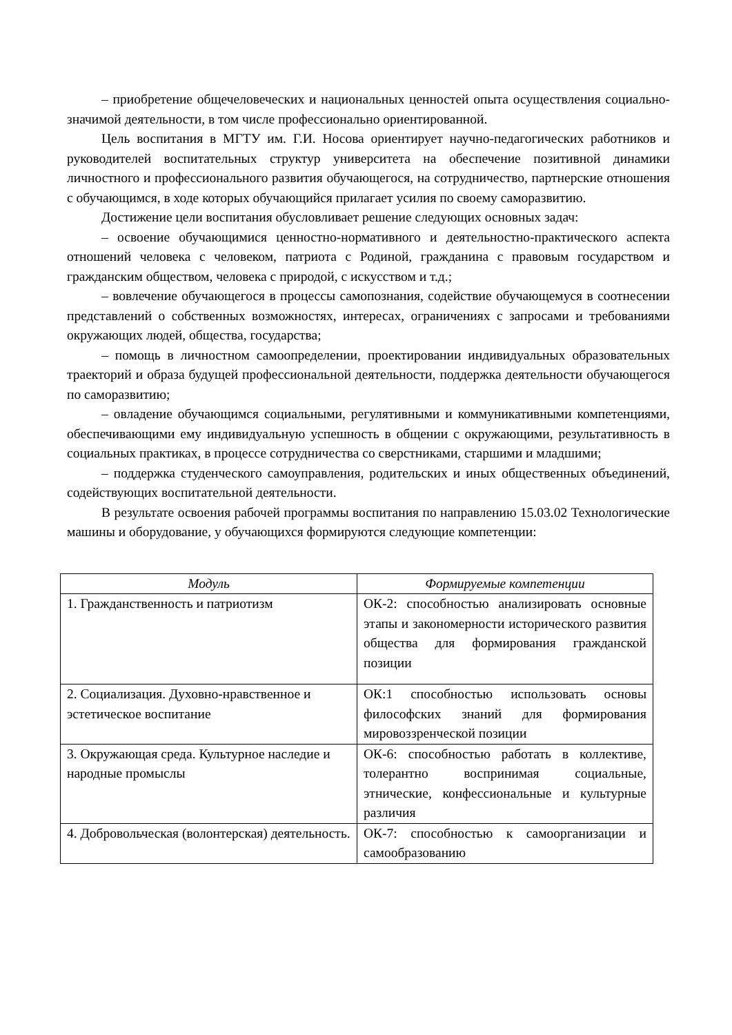– приобретение общечеловеческих и национальных ценностей опыта осуществления социально-значимой деятельности, в том числе профессионально ориентированной.
Цель воспитания в МГТУ им. Г.И. Носова ориентирует научно-педагогических работников и руководителей воспитательных структур университета на обеспечение позитивной динамики личностного и профессионального развития обучающегося, на сотрудничество, партнерские отношения с обучающимся, в ходе которых обучающийся прилагает усилия по своему саморазвитию.
Достижение цели воспитания обусловливает решение следующих основных задач:
– освоение обучающимися ценностно-нормативного и деятельностно-практического аспекта отношений человека с человеком, патриота с Родиной, гражданина с правовым государством и гражданским обществом, человека с природой, с искусством и т.д.;
– вовлечение обучающегося в процессы самопознания, содействие обучающемуся в соотнесении представлений о собственных возможностях, интересах, ограничениях с запросами и требованиями окружающих людей, общества, государства;
– помощь в личностном самоопределении, проектировании индивидуальных образовательных траекторий и образа будущей профессиональной деятельности, поддержка деятельности обучающегося по саморазвитию;
– овладение обучающимся социальными, регулятивными и коммуникативными компетенциями, обеспечивающими ему индивидуальную успешность в общении с окружающими, результативность в социальных практиках, в процессе сотрудничества со сверстниками, старшими и младшими;
– поддержка студенческого самоуправления, родительских и иных общественных объединений, содействующих воспитательной деятельности.
В результате освоения рабочей программы воспитания по направлению 15.03.02 Технологические машины и оборудование, у обучающихся формируются следующие компетенции:
| Модуль | Формируемые компетенции |
| --- | --- |
| 1. Гражданственность и патриотизм | ОК-2: способностью анализировать основные этапы и закономерности исторического развития общества для формирования гражданской позиции |
| 2. Социализация. Духовно-нравственное и эстетическое воспитание | ОК:1 способностью использовать основы философских знаний для формирования мировоззренческой позиции |
| 3. Окружающая среда. Культурное наследие и народные промыслы | ОК-6: способностью работать в коллективе, толерантно воспринимая социальные, этнические, конфессиональные и культурные различия |
| 4. Добровольческая (волонтерская) деятельность. | ОК-7: способностью к самоорганизации и самообразованию |